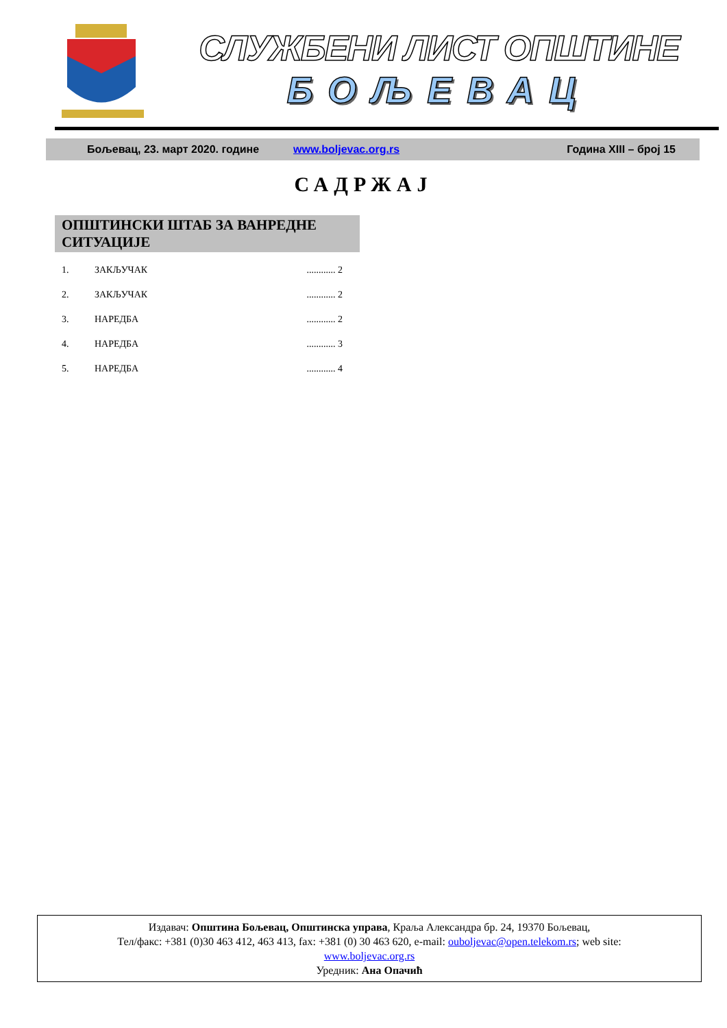СЛУЖБЕНИ ЛИСТ ОПШТИНЕ
БОЉЕВАЦ
Бољевац, 23. март 2020. године www.boljevac.org.rs Година XIII – број 15
САДРЖАЈ
ОПШТИНСКИ ШТАБ ЗА ВАНРЕДНЕ СИТУАЦИЈЕ
1. ЗАКЉУЧАК............ 2
2. ЗАКЉУЧАК............ 2
3. НАРЕДБА............ 2
4. НАРЕДБА............ 3
5. НАРЕДБА............ 4
Издавач: Општина Бољевац, Општинска управа, Краља Александра бр. 24, 19370 Бољевац,
Тел/факс: +381 (0)30 463 412, 463 413, fax: +381 (0) 30 463 620, e-mail: ouboljevac@open.telekom.rs; web site:
www.boljevac.org.rs
Уредник: Ана Опачић